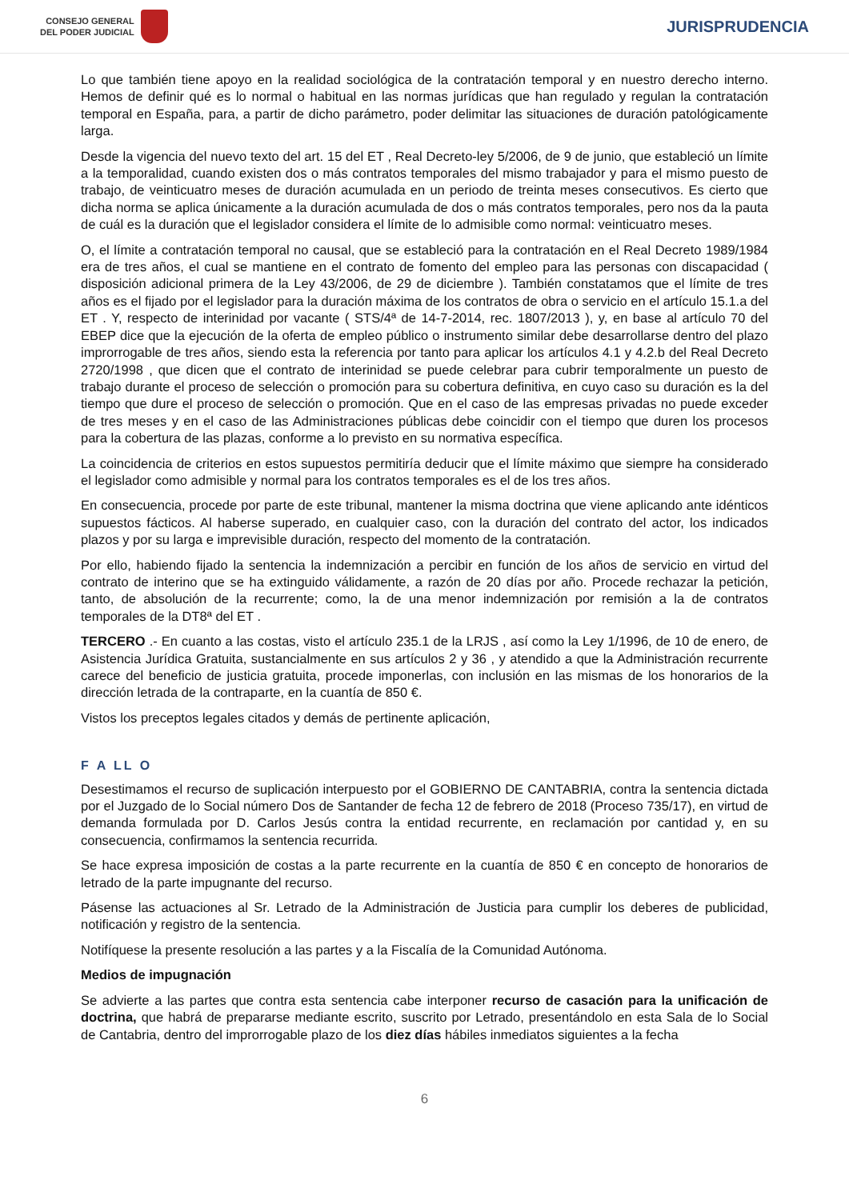CONSEJO GENERAL
DEL PODER JUDICIAL
JURISPRUDENCIA
Lo que también tiene apoyo en la realidad sociológica de la contratación temporal y en nuestro derecho interno. Hemos de definir qué es lo normal o habitual en las normas jurídicas que han regulado y regulan la contratación temporal en España, para, a partir de dicho parámetro, poder delimitar las situaciones de duración patológicamente larga.
Desde la vigencia del nuevo texto del art. 15 del ET , Real Decreto-ley 5/2006, de 9 de junio, que estableció un límite a la temporalidad, cuando existen dos o más contratos temporales del mismo trabajador y para el mismo puesto de trabajo, de veinticuatro meses de duración acumulada en un periodo de treinta meses consecutivos. Es cierto que dicha norma se aplica únicamente a la duración acumulada de dos o más contratos temporales, pero nos da la pauta de cuál es la duración que el legislador considera el límite de lo admisible como normal: veinticuatro meses.
O, el límite a contratación temporal no causal, que se estableció para la contratación en el Real Decreto 1989/1984 era de tres años, el cual se mantiene en el contrato de fomento del empleo para las personas con discapacidad ( disposición adicional primera de la Ley 43/2006, de 29 de diciembre ). También constatamos que el límite de tres años es el fijado por el legislador para la duración máxima de los contratos de obra o servicio en el artículo 15.1.a del ET . Y, respecto de interinidad por vacante ( STS/4ª de 14-7-2014, rec. 1807/2013 ), y, en base al artículo 70 del EBEP dice que la ejecución de la oferta de empleo público o instrumento similar debe desarrollarse dentro del plazo improrrogable de tres años, siendo esta la referencia por tanto para aplicar los artículos 4.1 y 4.2.b del Real Decreto 2720/1998 , que dicen que el contrato de interinidad se puede celebrar para cubrir temporalmente un puesto de trabajo durante el proceso de selección o promoción para su cobertura definitiva, en cuyo caso su duración es la del tiempo que dure el proceso de selección o promoción. Que en el caso de las empresas privadas no puede exceder de tres meses y en el caso de las Administraciones públicas debe coincidir con el tiempo que duren los procesos para la cobertura de las plazas, conforme a lo previsto en su normativa específica.
La coincidencia de criterios en estos supuestos permitiría deducir que el límite máximo que siempre ha considerado el legislador como admisible y normal para los contratos temporales es el de los tres años.
En consecuencia, procede por parte de este tribunal, mantener la misma doctrina que viene aplicando ante idénticos supuestos fácticos. Al haberse superado, en cualquier caso, con la duración del contrato del actor, los indicados plazos y por su larga e imprevisible duración, respecto del momento de la contratación.
Por ello, habiendo fijado la sentencia la indemnización a percibir en función de los años de servicio en virtud del contrato de interino que se ha extinguido válidamente, a razón de 20 días por año. Procede rechazar la petición, tanto, de absolución de la recurrente; como, la de una menor indemnización por remisión a la de contratos temporales de la DT8ª del ET .
TERCERO .- En cuanto a las costas, visto el artículo 235.1 de la LRJS , así como la Ley 1/1996, de 10 de enero, de Asistencia Jurídica Gratuita, sustancialmente en sus artículos 2 y 36 , y atendido a que la Administración recurrente carece del beneficio de justicia gratuita, procede imponerlas, con inclusión en las mismas de los honorarios de la dirección letrada de la contraparte, en la cuantía de 850 €.
Vistos los preceptos legales citados y demás de pertinente aplicación,
F A LL O
Desestimamos el recurso de suplicación interpuesto por el GOBIERNO DE CANTABRIA, contra la sentencia dictada por el Juzgado de lo Social número Dos de Santander de fecha 12 de febrero de 2018 (Proceso 735/17), en virtud de demanda formulada por D. Carlos Jesús contra la entidad recurrente, en reclamación por cantidad y, en su consecuencia, confirmamos la sentencia recurrida.
Se hace expresa imposición de costas a la parte recurrente en la cuantía de 850 € en concepto de honorarios de letrado de la parte impugnante del recurso.
Pásense las actuaciones al Sr. Letrado de la Administración de Justicia para cumplir los deberes de publicidad, notificación y registro de la sentencia.
Notifíquese la presente resolución a las partes y a la Fiscalía de la Comunidad Autónoma.
Medios de impugnación
Se advierte a las partes que contra esta sentencia cabe interponer recurso de casación para la unificación de doctrina, que habrá de prepararse mediante escrito, suscrito por Letrado, presentándolo en esta Sala de lo Social de Cantabria, dentro del improrrogable plazo de los diez días hábiles inmediatos siguientes a la fecha
6